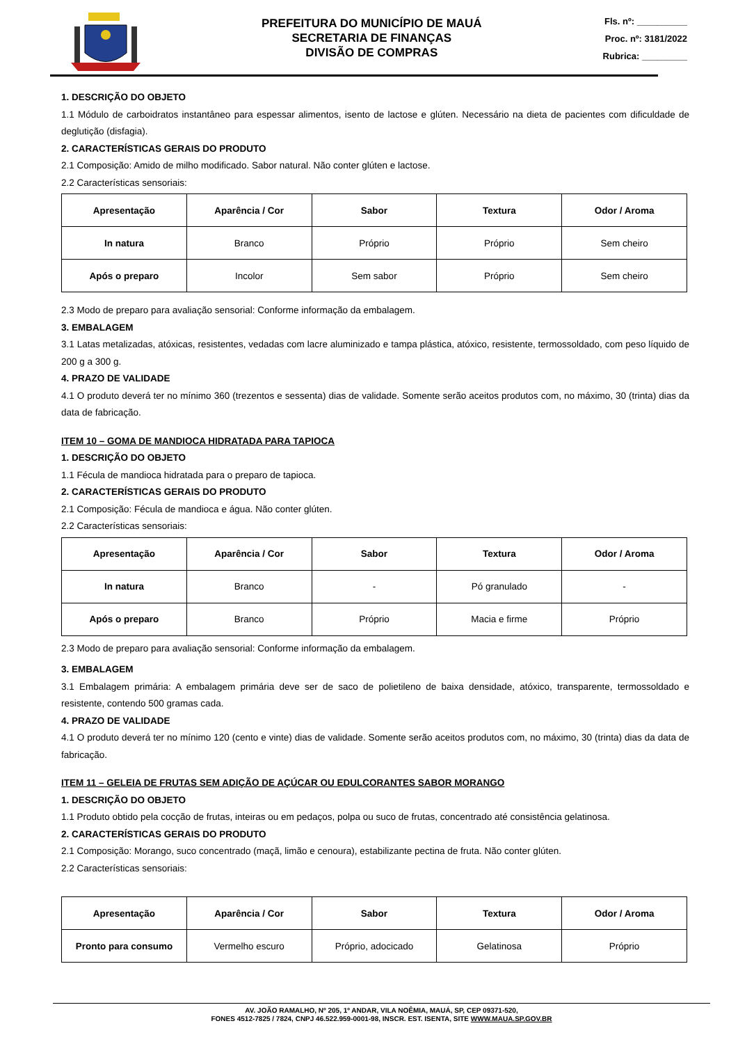PREFEITURA DO MUNICÍPIO DE MAUÁ
SECRETARIA DE FINANÇAS
DIVISÃO DE COMPRAS
Fls. nº: __________
Proc. nº: 3181/2022
Rubrica: _________
1. DESCRIÇÃO DO OBJETO
1.1 Módulo de carboidratos instantâneo para espessar alimentos, isento de lactose e glúten. Necessário na dieta de pacientes com dificuldade de deglutição (disfagia).
2. CARACTERÍSTICAS GERAIS DO PRODUTO
2.1 Composição: Amido de milho modificado. Sabor natural. Não conter glúten e lactose.
2.2 Características sensoriais:
| Apresentação | Aparência / Cor | Sabor | Textura | Odor / Aroma |
| --- | --- | --- | --- | --- |
| In natura | Branco | Próprio | Próprio | Sem cheiro |
| Após o preparo | Incolor | Sem sabor | Próprio | Sem cheiro |
2.3 Modo de preparo para avaliação sensorial: Conforme informação da embalagem.
3. EMBALAGEM
3.1 Latas metalizadas, atóxicas, resistentes, vedadas com lacre aluminizado e tampa plástica, atóxico, resistente, termossoldado, com peso líquido de 200 g a 300 g.
4. PRAZO DE VALIDADE
4.1 O produto deverá ter no mínimo 360 (trezentos e sessenta) dias de validade. Somente serão aceitos produtos com, no máximo, 30 (trinta) dias da data de fabricação.
ITEM 10 – GOMA DE MANDIOCA HIDRATADA PARA TAPIOCA
1. DESCRIÇÃO DO OBJETO
1.1 Fécula de mandioca hidratada para o preparo de tapioca.
2. CARACTERÍSTICAS GERAIS DO PRODUTO
2.1 Composição: Fécula de mandioca e água. Não conter glúten.
2.2 Características sensoriais:
| Apresentação | Aparência / Cor | Sabor | Textura | Odor / Aroma |
| --- | --- | --- | --- | --- |
| In natura | Branco | - | Pó granulado | - |
| Após o preparo | Branco | Próprio | Macia e firme | Próprio |
2.3 Modo de preparo para avaliação sensorial: Conforme informação da embalagem.
3. EMBALAGEM
3.1 Embalagem primária: A embalagem primária deve ser de saco de polietileno de baixa densidade, atóxico, transparente, termossoldado e resistente, contendo 500 gramas cada.
4. PRAZO DE VALIDADE
4.1 O produto deverá ter no mínimo 120 (cento e vinte) dias de validade. Somente serão aceitos produtos com, no máximo, 30 (trinta) dias da data de fabricação.
ITEM 11 – GELEIA DE FRUTAS SEM ADIÇÃO DE AÇÚCAR OU EDULCORANTES SABOR MORANGO
1. DESCRIÇÃO DO OBJETO
1.1 Produto obtido pela cocção de frutas, inteiras ou em pedaços, polpa ou suco de frutas, concentrado até consistência gelatinosa.
2. CARACTERÍSTICAS GERAIS DO PRODUTO
2.1 Composição: Morango, suco concentrado (maçã, limão e cenoura), estabilizante pectina de fruta. Não conter glúten.
2.2 Características sensoriais:
| Apresentação | Aparência / Cor | Sabor | Textura | Odor / Aroma |
| --- | --- | --- | --- | --- |
| Pronto para consumo | Vermelho escuro | Próprio, adocicado | Gelatinosa | Próprio |
AV. JOÃO RAMALHO, Nº 205, 1º ANDAR, VILA NOÊMIA, MAUÁ, SP, CEP 09371-520,
FONES 4512-7825 / 7824, CNPJ 46.522.959-0001-98, INSCR. EST. ISENTA, SITE WWW.MAUA.SP.GOV.BR